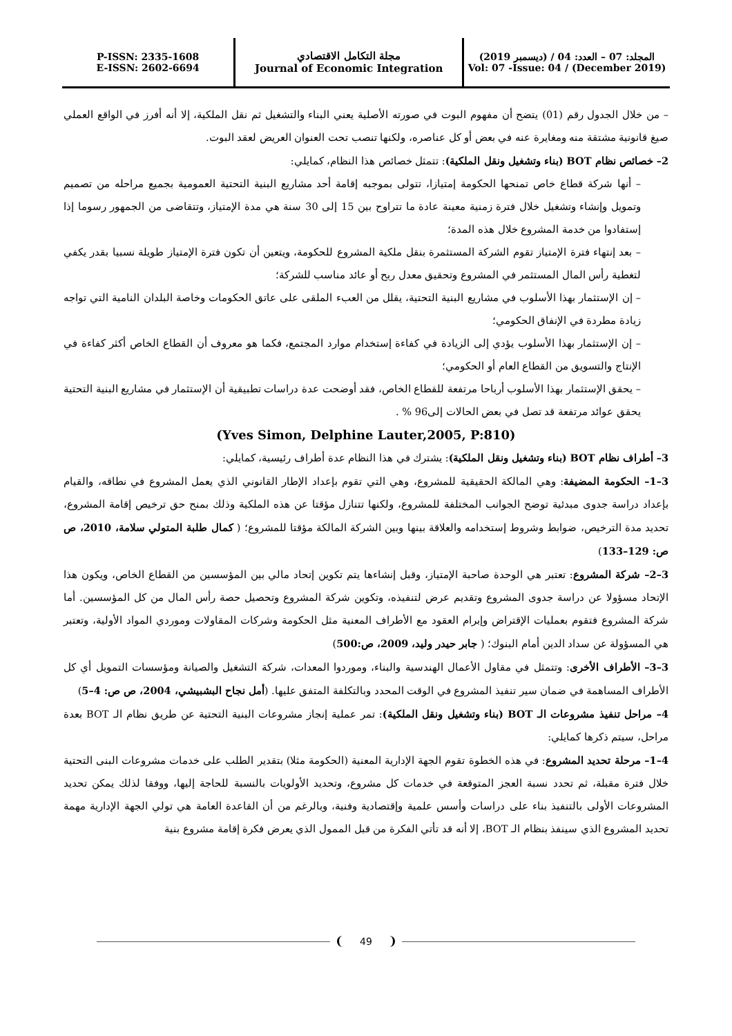P-ISSN: 2335-1608
E-ISSN: 2602-6694
مجلة التكامل الاقتصادي
Journal of Economic Integration
المجلد: 07 – العدد: 04 / (ديسمبر 2019)
Vol: 07 -Issue: 04 / (December 2019)
– من خلال الجدول رقم (01) يتضح أن مفهوم البوت في صورته الأصلية يعني البناء والتشغيل ثم نقل الملكية، إلا أنه أفرز في الواقع العملي صيغ قانونية مشتقة منه ومغايرة عنه في بعض أو كل عناصره، ولكنها تنصب تحت العنوان العريض لعقد البوت.
2– خصائص نظام BOT (بناء وتشغيل ونقل الملكية): تتمثل خصائص هذا النظام، كمايلي:
– أنها شركة قطاع خاص تمنحها الحكومة إمتيازا، تتولى بموجبه إقامة أحد مشاريع البنية التحتية العمومية بجميع مراحله من تصميم وتمويل وإنشاء وتشغيل خلال فترة زمنية معينة عادة ما تتراوح بين 15 إلى 30 سنة هي مدة الإمتياز، وتتقاضى من الجمهور رسوما إذا إستفادوا من خدمة المشروع خلال هذه المدة؛
– بعد إنتهاء فترة الإمتياز تقوم الشركة المستثمرة بنقل ملكية المشروع للحكومة، ويتعين أن تكون فترة الإمتياز طويلة نسبيا بقدر يكفي لتغطية رأس المال المستثمر في المشروع وتحقيق معدل ربح أو عائد مناسب للشركة؛
– إن الإستثمار بهذا الأسلوب في مشاريع البنية التحتية، يقلل من العبء الملقى على عاتق الحكومات وخاصة البلدان النامية التي تواجه زيادة مطردة في الإنفاق الحكومي؛
– إن الإستثمار بهذا الأسلوب يؤدي إلى الزيادة في كفاءة إستخدام موارد المجتمع، فكما هو معروف أن القطاع الخاص أكثر كفاءة في الإنتاج والتسويق من القطاع العام أو الحكومي؛
– يحقق الإستثمار بهذا الأسلوب أرباحا مرتفعة للقطاع الخاص، فقد أوضحت عدة دراسات تطبيقية أن الإستثمار في مشاريع البنية التحتية يحقق عوائد مرتفعة قد تصل في بعض الحالات إلى96 % .
(Yves Simon, Delphine Lauter,2005, P:810)
3– أطراف نظام BOT (بناء وتشغيل ونقل الملكية): يشترك في هذا النظام عدة أطراف رئيسية، كمايلي:
3–1– الحكومة المضيفة: وهي المالكة الحقيقية للمشروع، وهي التي تقوم بإعداد الإطار القانوني الذي يعمل المشروع في نطاقه، والقيام بإعداد دراسة جدوى مبدئية توضح الجوانب المختلفة للمشروع، ولكنها تتنازل مؤقتا عن هذه الملكية وذلك بمنح حق ترخيص إقامة المشروع، تحديد مدة الترخيص، ضوابط وشروط إستخدامه والعلاقة بينها وبين الشركة المالكة مؤقتا للمشروع؛ ( كمال طلبة المتولي سلامة، 2010، ص ص: 129–133)
3–2– شركة المشروع: تعتبر هي الوحدة صاحبة الإمتياز، وقبل إنشاءها يتم تكوين إتحاد مالي بين المؤسسين من القطاع الخاص، ويكون هذا الإتحاد مسؤولا عن دراسة جدوى المشروع وتقديم عرض لتنفيذه، وتكوين شركة المشروع وتحصيل حصة رأس المال من كل المؤسسين. أما شركة المشروع فتقوم بعمليات الإقتراض وإبرام العقود مع الأطراف المعنية مثل الحكومة وشركات المقاولات وموردي المواد الأولية، وتعتبر هي المسؤولة عن سداد الدين أمام البنوك؛ ( جابر حيدر وليد، 2009، ص:500)
3–3– الأطراف الأخرى: وتتمثل في مقاول الأعمال الهندسية والبناء، وموردوا المعدات، شركة التشغيل والصيانة ومؤسسات التمويل أي كل الأطراف المساهمة في ضمان سير تنفيذ المشروع في الوقت المحدد وبالتكلفة المتفق عليها. (أمل نجاح البشبيشي، 2004، ص ص: 4–5)
4– مراحل تنفيذ مشروعات الـ BOT (بناء وتشغيل ونقل الملكية): تمر عملية إنجاز مشروعات البنية التحتية عن طريق نظام الـ BOT بعدة مراحل، سيتم ذكرها كمايلي:
4–1– مرحلة تحديد المشروع: في هذه الخطوة تقوم الجهة الإدارية المعنية (الحكومة مثلا) بتقدير الطلب على خدمات مشروعات البنى التحتية خلال فترة مقبلة، ثم تحدد نسبة العجز المتوقعة في خدمات كل مشروع، وتحديد الأولويات بالنسبة للحاجة إليها، ووفقا لذلك يمكن تحديد المشروعات الأولى بالتنفيذ بناء على دراسات وأسس علمية وإقتصادية وفنية، وبالرغم من أن القاعدة العامة هي تولي الجهة الإدارية مهمة تحديد المشروع الذي سينفذ بنظام الـ BOT، إلا أنه قد تأتي الفكرة من قبل الممول الذي يعرض فكرة إقامة مشروع بنية
49